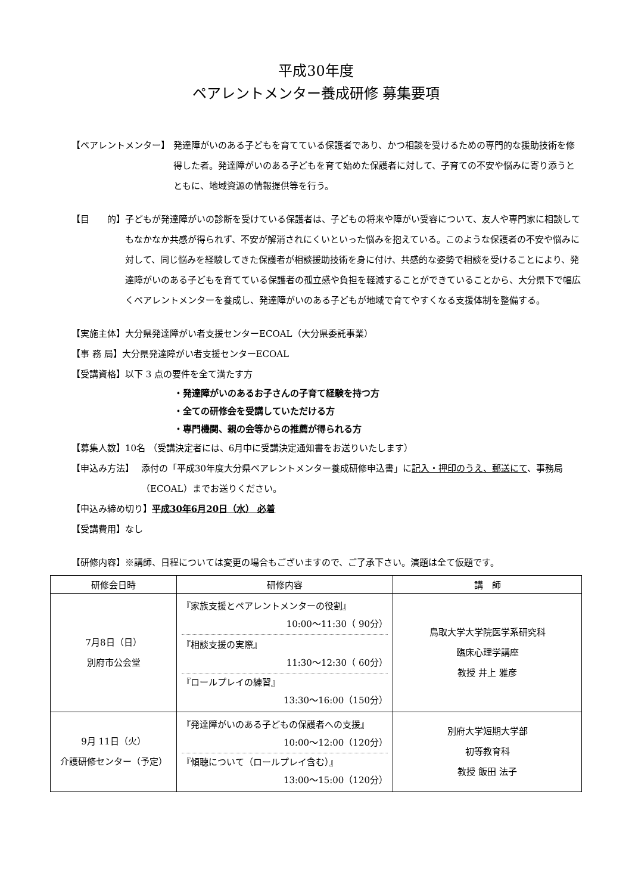平成30年度
ペアレントメンター養成研修 募集要項
【ペアレントメンター】 発達障がいのある子どもを育てている保護者であり、かつ相談を受けるための専門的な援助技術を修得した者。発達障がいのある子どもを育て始めた保護者に対して、子育ての不安や悩みに寄り添うとともに、地域資源の情報提供等を行う。
【目　　的】 子どもが発達障がいの診断を受けている保護者は、子どもの将来や障がい受容について、友人や専門家に相談してもなかなか共感が得られず、不安が解消されにくいといった悩みを抱えている。このような保護者の不安や悩みに対して、同じ悩みを経験してきた保護者が相談援助技術を身に付け、共感的な姿勢で相談を受けることにより、発達障がいのある子どもを育てている保護者の孤立感や負担を軽減することができていることから、大分県下で幅広くペアレントメンターを養成し、発達障がいのある子どもが地域で育てやすくなる支援体制を整備する。
【実施主体】 大分県発達障がい者支援センターECOAL（大分県委託事業）
【事 務 局】 大分県発達障がい者支援センターECOAL
【受講資格】 以下 3 点の要件を全て満たす方
・発達障がいのあるお子さんの子育て経験を持つ方
・全ての研修会を受講していただける方
・専門機関、親の会等からの推薦が得られる方
【募集人数】 10名 （受講決定者には、6月中に受講決定通知書をお送りいたします）
【申込み方法】 添付の「平成30年度大分県ペアレントメンター養成研修申込書」に記入・押印のうえ、郵送にて、事務局（ECOAL）までお送りください。
【申込み締め切り】 平成30年6月20日（水） 必着
【受講費用】 なし
【研修内容】 ※講師、日程については変更の場合もございますので、ご了承下さい。演題は全て仮題です。
| 研修会日時 | 研修内容 | 講 師 |
| --- | --- | --- |
| 7月8日（日） 別府市公会堂 | 『家族支援とペアレントメンターの役割』 10:00～11:30（ 90分） 『相談支援の実際』 11:30～12:30（ 60分） 『ロールプレイの練習』 13:30～16:00（150分） | 鳥取大学大学院医学系研究科 臨床心理学講座 教授 井上 雅彦 |
| 9月 11日（火） 介護研修センター（予定） | 『発達障がいのある子どもの保護者への支援』 10:00～12:00（120分） 『傾聴について（ロールプレイ含む）』 13:00～15:00（120分） | 別府大学短期大学部 初等教育科 教授 飯田 法子 |